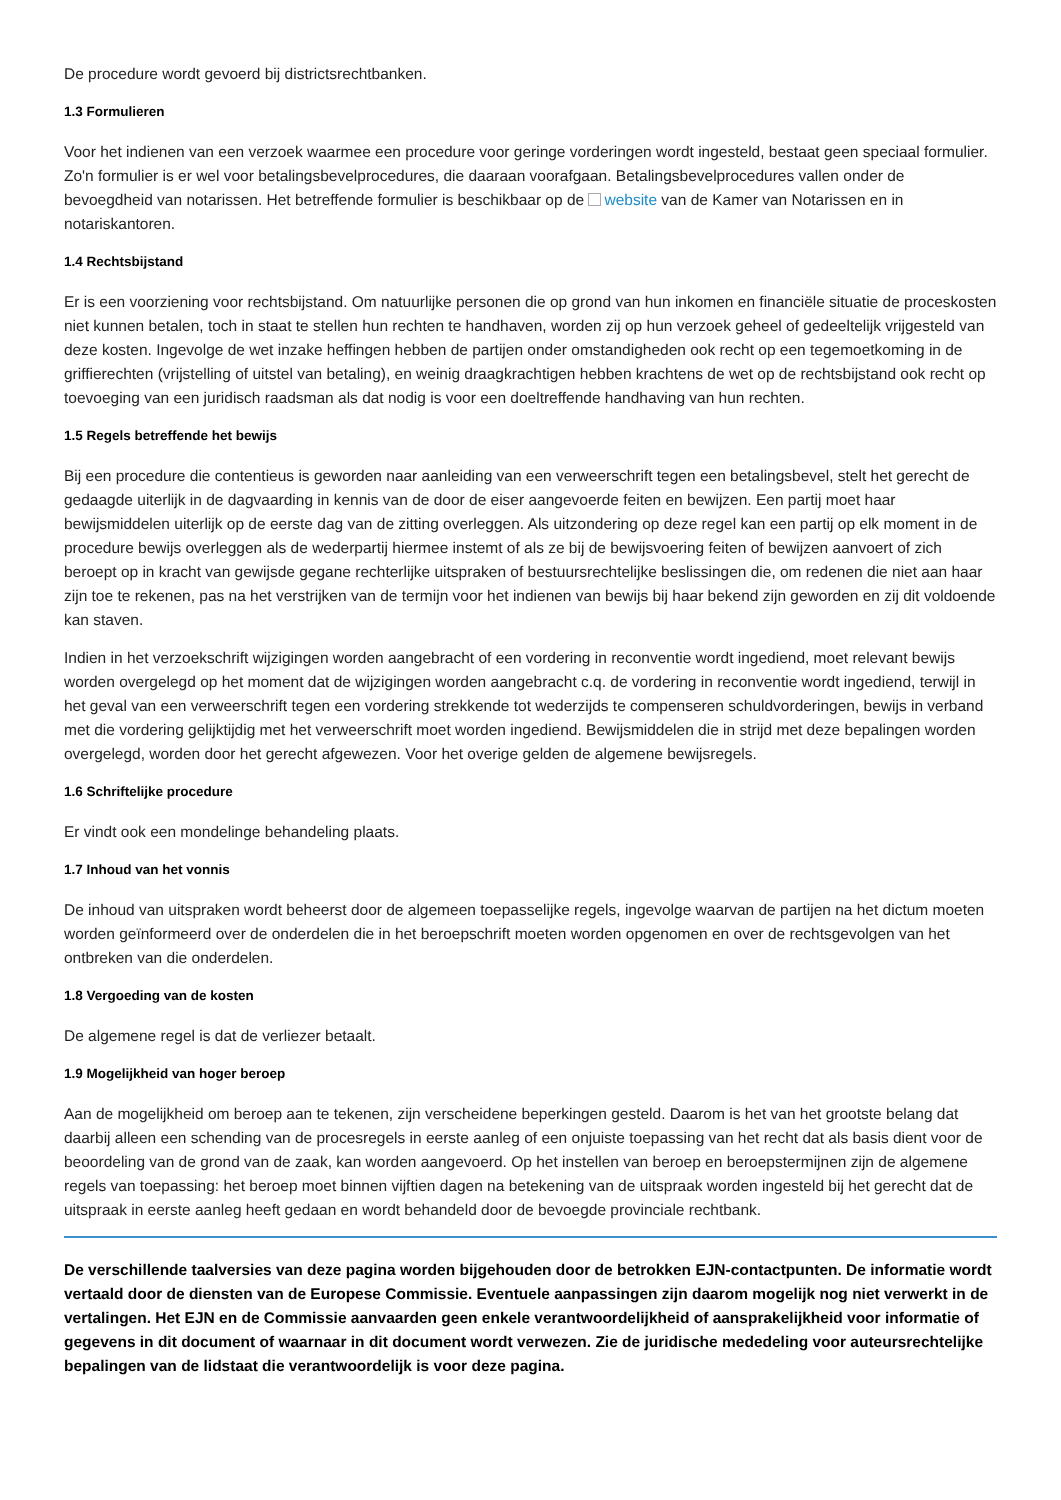De procedure wordt gevoerd bij districtsrechtbanken.
1.3 Formulieren
Voor het indienen van een verzoek waarmee een procedure voor geringe vorderingen wordt ingesteld, bestaat geen speciaal formulier. Zo'n formulier is er wel voor betalingsbevelprocedures, die daaraan voorafgaan. Betalingsbevelprocedures vallen onder de bevoegdheid van notarissen. Het betreffende formulier is beschikbaar op de website van de Kamer van Notarissen en in notariskantoren.
1.4 Rechtsbijstand
Er is een voorziening voor rechtsbijstand. Om natuurlijke personen die op grond van hun inkomen en financiële situatie de proceskosten niet kunnen betalen, toch in staat te stellen hun rechten te handhaven, worden zij op hun verzoek geheel of gedeeltelijk vrijgesteld van deze kosten. Ingevolge de wet inzake heffingen hebben de partijen onder omstandigheden ook recht op een tegemoetkoming in de griffierechten (vrijstelling of uitstel van betaling), en weinig draagkrachtigen hebben krachtens de wet op de rechtsbijstand ook recht op toevoeging van een juridisch raadsman als dat nodig is voor een doeltreffende handhaving van hun rechten.
1.5 Regels betreffende het bewijs
Bij een procedure die contentieus is geworden naar aanleiding van een verweerschrift tegen een betalingsbevel, stelt het gerecht de gedaagde uiterlijk in de dagvaarding in kennis van de door de eiser aangevoerde feiten en bewijzen. Een partij moet haar bewijsmiddelen uiterlijk op de eerste dag van de zitting overleggen. Als uitzondering op deze regel kan een partij op elk moment in de procedure bewijs overleggen als de wederpartij hiermee instemt of als ze bij de bewijsvoering feiten of bewijzen aanvoert of zich beroept op in kracht van gewijsde gegane rechterlijke uitspraken of bestuursrechtelijke beslissingen die, om redenen die niet aan haar zijn toe te rekenen, pas na het verstrijken van de termijn voor het indienen van bewijs bij haar bekend zijn geworden en zij dit voldoende kan staven.
Indien in het verzoekschrift wijzigingen worden aangebracht of een vordering in reconventie wordt ingediend, moet relevant bewijs worden overgelegd op het moment dat de wijzigingen worden aangebracht c.q. de vordering in reconventie wordt ingediend, terwijl in het geval van een verweerschrift tegen een vordering strekkende tot wederzijds te compenseren schuldvorderingen, bewijs in verband met die vordering gelijktijdig met het verweerschrift moet worden ingediend. Bewijsmiddelen die in strijd met deze bepalingen worden overgelegd, worden door het gerecht afgewezen. Voor het overige gelden de algemene bewijsregels.
1.6 Schriftelijke procedure
Er vindt ook een mondelinge behandeling plaats.
1.7 Inhoud van het vonnis
De inhoud van uitspraken wordt beheerst door de algemeen toepasselijke regels, ingevolge waarvan de partijen na het dictum moeten worden geïnformeerd over de onderdelen die in het beroepschrift moeten worden opgenomen en over de rechtsgevolgen van het ontbreken van die onderdelen.
1.8 Vergoeding van de kosten
De algemene regel is dat de verliezer betaalt.
1.9 Mogelijkheid van hoger beroep
Aan de mogelijkheid om beroep aan te tekenen, zijn verscheidene beperkingen gesteld. Daarom is het van het grootste belang dat daarbij alleen een schending van de procesregels in eerste aanleg of een onjuiste toepassing van het recht dat als basis dient voor de beoordeling van de grond van de zaak, kan worden aangevoerd. Op het instellen van beroep en beroepstermijnen zijn de algemene regels van toepassing: het beroep moet binnen vijftien dagen na betekening van de uitspraak worden ingesteld bij het gerecht dat de uitspraak in eerste aanleg heeft gedaan en wordt behandeld door de bevoegde provinciale rechtbank.
De verschillende taalversies van deze pagina worden bijgehouden door de betrokken EJN-contactpunten. De informatie wordt vertaald door de diensten van de Europese Commissie. Eventuele aanpassingen zijn daarom mogelijk nog niet verwerkt in de vertalingen. Het EJN en de Commissie aanvaarden geen enkele verantwoordelijkheid of aansprakelijkheid voor informatie of gegevens in dit document of waarnaar in dit document wordt verwezen. Zie de juridische mededeling voor auteursrechtelijke bepalingen van de lidstaat die verantwoordelijk is voor deze pagina.